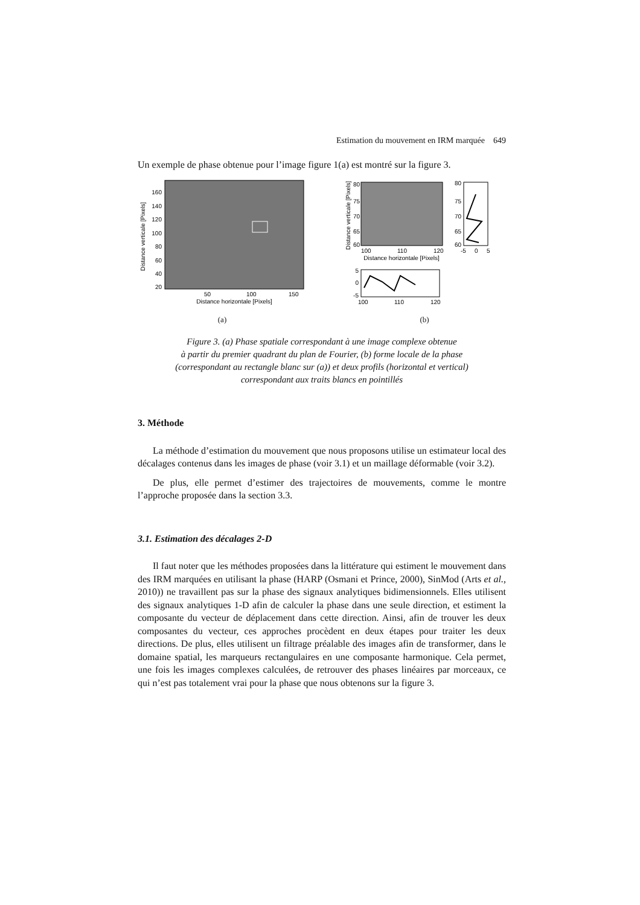Estimation du mouvement en IRM marquée 649
Un exemple de phase obtenue pour l’image figure 1(a) est montré sur la figure 3.
160
140
120
100
80
60
40
20
50
100
150
Distance horizontale [Pixels]
Distance verticale [Pixels]
(a)
80
75
70
65
60
80
75
70
65
60
-5
0
5
100
110
120
Distance horizontale [Pixels]
Distance verticale [Pixels]
5
0
-5
100
110
120
(b)
Figure 3. (a) Phase spatiale correspondant à une image complexe obtenue
à partir du premier quadrant du plan de Fourier, (b) forme locale de la phase
(correspondant au rectangle blanc sur (a)) et deux profils (horizontal et vertical)
correspondant aux traits blancs en pointillés
3. Méthode
La méthode d’estimation du mouvement que nous proposons utilise un estimateur local des décalages contenus dans les images de phase (voir 3.1) et un maillage déformable (voir 3.2).
De plus, elle permet d’estimer des trajectoires de mouvements, comme le montre l’approche proposée dans la section 3.3.
3.1. Estimation des décalages 2-D
Il faut noter que les méthodes proposées dans la littérature qui estiment le mouvement dans des IRM marquées en utilisant la phase (HARP (Osmani et Prince, 2000), SinMod (Arts et al., 2010)) ne travaillent pas sur la phase des signaux analytiques bidimensionnels. Elles utilisent des signaux analytiques 1-D afin de calculer la phase dans une seule direction, et estiment la composante du vecteur de déplacement dans cette direction. Ainsi, afin de trouver les deux composantes du vecteur, ces approches procèdent en deux étapes pour traiter les deux directions. De plus, elles utilisent un filtrage préalable des images afin de transformer, dans le domaine spatial, les marqueurs rectangulaires en une composante harmonique. Cela permet, une fois les images complexes calculées, de retrouver des phases linéaires par morceaux, ce qui n’est pas totalement vrai pour la phase que nous obtenons sur la figure 3.